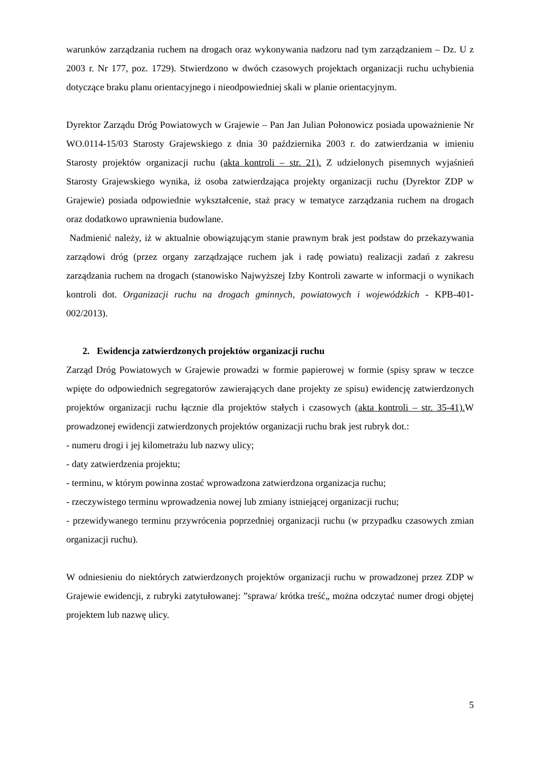warunków zarządzania ruchem na drogach oraz wykonywania nadzoru nad tym zarządzaniem – Dz. U z 2003 r. Nr 177, poz. 1729). Stwierdzono w dwóch czasowych projektach organizacji ruchu uchybienia dotyczące braku planu orientacyjnego i nieodpowiedniej skali w planie orientacyjnym.
Dyrektor Zarządu Dróg Powiatowych w Grajewie – Pan Jan Julian Połonowicz posiada upoważnienie Nr WO.0114-15/03 Starosty Grajewskiego z dnia 30 października 2003 r. do zatwierdzania w imieniu Starosty projektów organizacji ruchu (akta kontroli – str. 21). Z udzielonych pisemnych wyjaśnień Starosty Grajewskiego wynika, iż osoba zatwierdzająca projekty organizacji ruchu (Dyrektor ZDP w Grajewie) posiada odpowiednie wykształcenie, staż pracy w tematyce zarządzania ruchem na drogach oraz dodatkowo uprawnienia budowlane.
Nadmienić należy, iż w aktualnie obowiązującym stanie prawnym brak jest podstaw do przekazywania zarządowi dróg (przez organy zarządzające ruchem jak i radę powiatu) realizacji zadań z zakresu zarządzania ruchem na drogach (stanowisko Najwyższej Izby Kontroli zawarte w informacji o wynikach kontroli dot. Organizacji ruchu na drogach gminnych, powiatowych i wojewódzkich - KPB-401-002/2013).
2. Ewidencja zatwierdzonych projektów organizacji ruchu
Zarząd Dróg Powiatowych w Grajewie prowadzi w formie papierowej w formie (spisy spraw w teczce wpięte do odpowiednich segregatorów zawierających dane projekty ze spisu) ewidencję zatwierdzonych projektów organizacji ruchu łącznie dla projektów stałych i czasowych (akta kontroli – str. 35-41). W prowadzonej ewidencji zatwierdzonych projektów organizacji ruchu brak jest rubryk dot.:
- numeru drogi i jej kilometrażu lub nazwy ulicy;
- daty zatwierdzenia projektu;
- terminu, w którym powinna zostać wprowadzona zatwierdzona organizacja ruchu;
- rzeczywistego terminu wprowadzenia nowej lub zmiany istniejącej organizacji ruchu;
- przewidywanego terminu przywrócenia poprzedniej organizacji ruchu (w przypadku czasowych zmian organizacji ruchu).
W odniesieniu do niektórych zatwierdzonych projektów organizacji ruchu w prowadzonej przez ZDP w Grajewie ewidencji, z rubryki zatytułowanej: ”sprawa/ krótka treść„ można odczytać numer drogi objętej projektem lub nazwę ulicy.
5